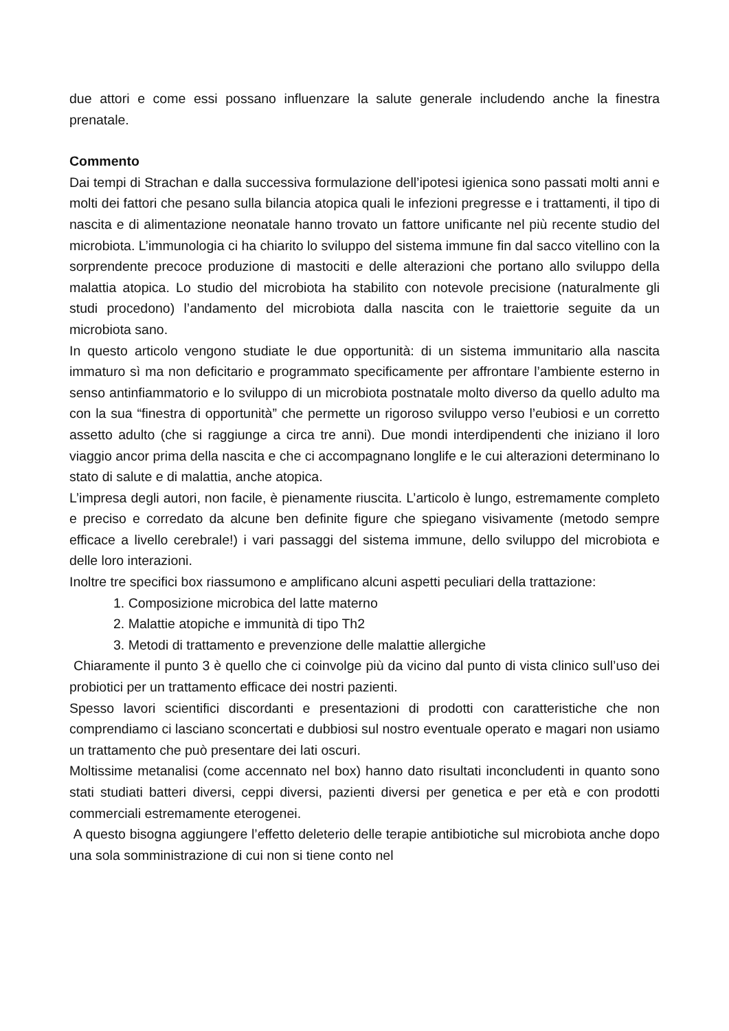due attori e come essi possano influenzare la salute generale includendo anche la finestra prenatale.
Commento
Dai tempi di Strachan e dalla successiva formulazione dell’ipotesi igienica sono passati molti anni e molti dei fattori che pesano sulla bilancia atopica quali le infezioni pregresse e i trattamenti, il tipo di nascita e di alimentazione neonatale hanno trovato un fattore unificante nel più recente studio del microbiota. L’immunologia ci ha chiarito lo sviluppo del sistema immune fin dal sacco vitellino con la sorprendente precoce produzione di mastociti e delle alterazioni che portano allo sviluppo della malattia atopica. Lo studio del microbiota ha stabilito con notevole precisione (naturalmente gli studi procedono) l’andamento del microbiota dalla nascita con le traiettorie seguite da un microbiota sano.
In questo articolo vengono studiate le due opportunità: di un sistema immunitario alla nascita immaturo sì ma non deficitario e programmato specificamente per affrontare l’ambiente esterno in senso antinfiammatorio e lo sviluppo di un microbiota postnatale molto diverso da quello adulto ma con la sua “finestra di opportunità” che permette un rigoroso sviluppo verso l’eubiosi e un corretto assetto adulto (che si raggiunge a circa tre anni). Due mondi interdipendenti che iniziano il loro viaggio ancor prima della nascita e che ci accompagnano longlife e le cui alterazioni determinano lo stato di salute e di malattia, anche atopica.
L’impresa degli autori, non facile, è pienamente riuscita. L’articolo è lungo, estremamente completo e preciso e corredato da alcune ben definite figure che spiegano visivamente (metodo sempre efficace a livello cerebrale!) i vari passaggi del sistema immune, dello sviluppo del microbiota e delle loro interazioni.
Inoltre tre specifici box riassumono e amplificano alcuni aspetti peculiari della trattazione:
1. Composizione microbica del latte materno
2. Malattie atopiche e immunità di tipo Th2
3. Metodi di trattamento e prevenzione delle malattie allergiche
Chiaramente il punto 3 è quello che ci coinvolge più da vicino dal punto di vista clinico sull’uso dei probiotici per un trattamento efficace dei nostri pazienti.
Spesso lavori scientifici discordanti e presentazioni di prodotti con caratteristiche che non comprendiamo ci lasciano sconcertati e dubbiosi sul nostro eventuale operato e magari non usiamo un trattamento che può presentare dei lati oscuri.
Moltissime metanalisi (come accennato nel box) hanno dato risultati inconcludenti in quanto sono stati studiati batteri diversi, ceppi diversi, pazienti diversi per genetica e per età e con prodotti commerciali estremamente eterogenei.
A questo bisogna aggiungere l’effetto deleterio delle terapie antibiotiche sul microbiota anche dopo una sola somministrazione di cui non si tiene conto nel